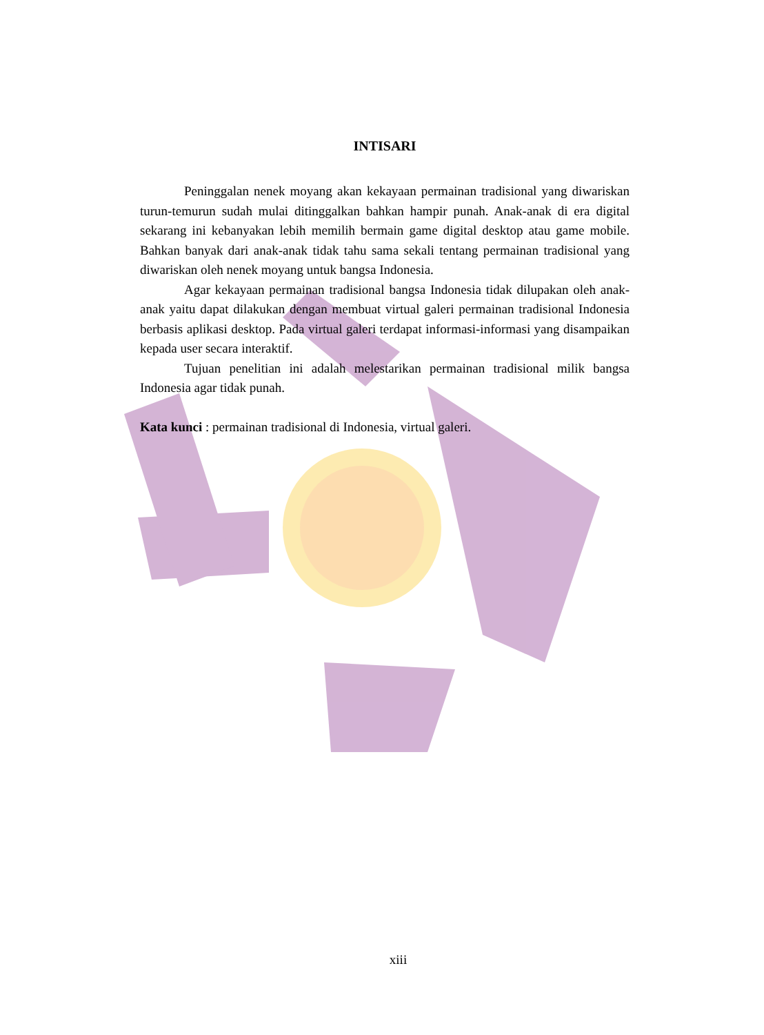INTISARI
Peninggalan nenek moyang akan kekayaan permainan tradisional yang diwariskan turun-temurun sudah mulai ditinggalkan bahkan hampir punah. Anak-anak di era digital sekarang ini kebanyakan lebih memilih bermain game digital desktop atau game mobile. Bahkan banyak dari anak-anak tidak tahu sama sekali tentang permainan tradisional yang diwariskan oleh nenek moyang untuk bangsa Indonesia.
Agar kekayaan permainan tradisional bangsa Indonesia tidak dilupakan oleh anak-anak yaitu dapat dilakukan dengan membuat virtual galeri permainan tradisional Indonesia berbasis aplikasi desktop. Pada virtual galeri terdapat informasi-informasi yang disampaikan kepada user secara interaktif.
Tujuan penelitian ini adalah melestarikan permainan tradisional milik bangsa Indonesia agar tidak punah.
Kata kunci : permainan tradisional di Indonesia, virtual galeri.
xiii